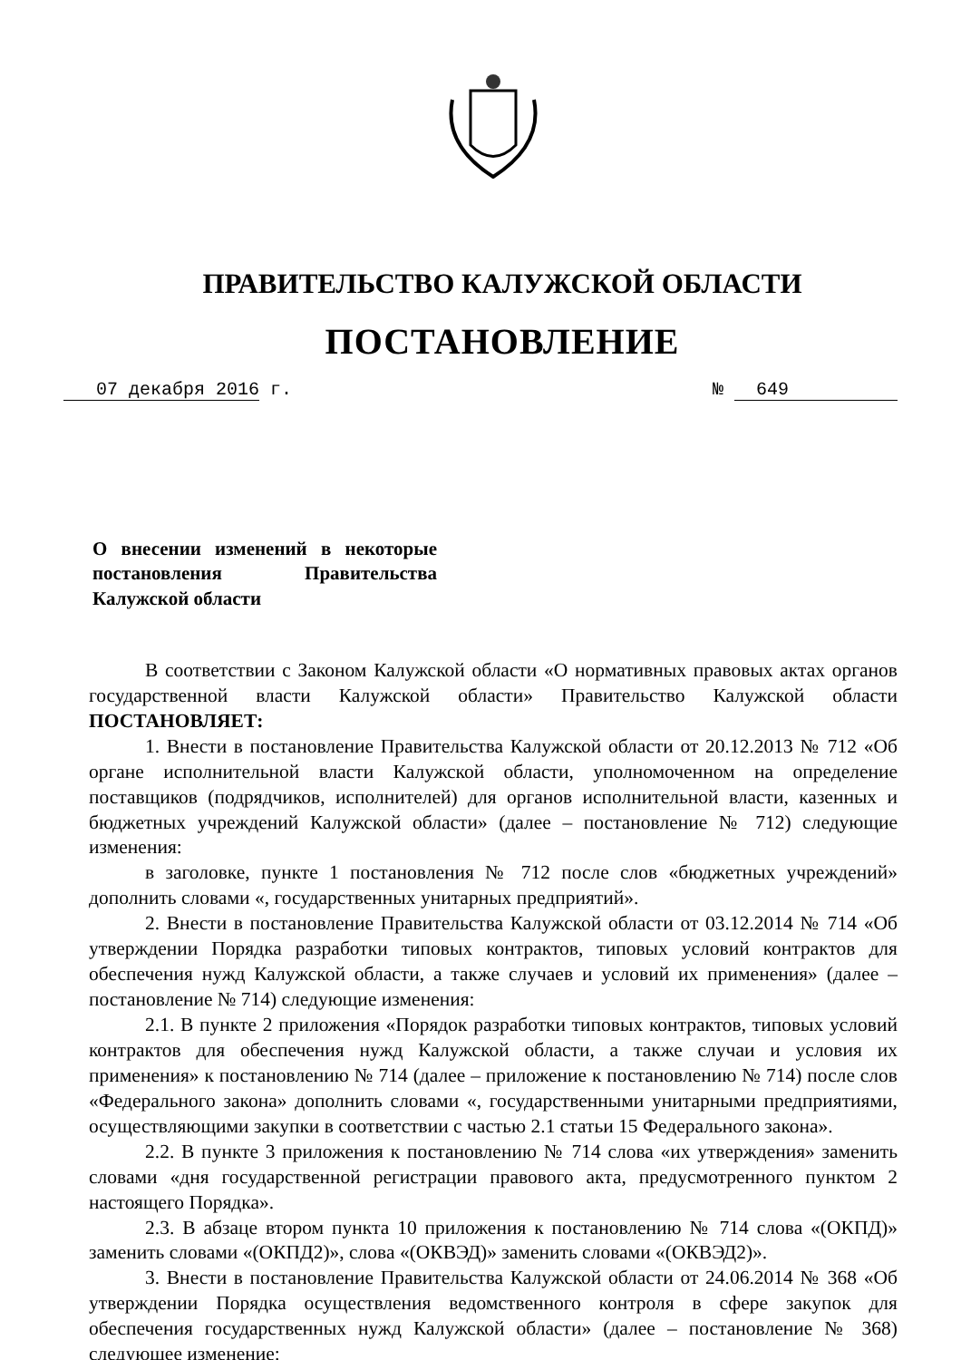ПРАВИТЕЛЬСТВО КАЛУЖСКОЙ ОБЛАСТИ
ПОСТАНОВЛЕНИЕ
07 декабря 2016 г. № 649
О внесении изменений в некоторые постановления Правительства Калужской области
В соответствии с Законом Калужской области «О нормативных правовых актах органов государственной власти Калужской области» Правительство Калужской области ПОСТАНОВЛЯЕТ:
1. Внести в постановление Правительства Калужской области от 20.12.2013 № 712 «Об органе исполнительной власти Калужской области, уполномоченном на определение поставщиков (подрядчиков, исполнителей) для органов исполнительной власти, казенных и бюджетных учреждений Калужской области» (далее – постановление № 712) следующие изменения:
в заголовке, пункте 1 постановления № 712 после слов «бюджетных учреждений» дополнить словами «, государственных унитарных предприятий».
2. Внести в постановление Правительства Калужской области от 03.12.2014 № 714 «Об утверждении Порядка разработки типовых контрактов, типовых условий контрактов для обеспечения нужд Калужской области, а также случаев и условий их применения» (далее – постановление № 714) следующие изменения:
2.1. В пункте 2 приложения «Порядок разработки типовых контрактов, типовых условий контрактов для обеспечения нужд Калужской области, а также случаи и условия их применения» к постановлению № 714 (далее – приложение к постановлению № 714) после слов «Федерального закона» дополнить словами «, государственными унитарными предприятиями, осуществляющими закупки в соответствии с частью 2.1 статьи 15 Федерального закона».
2.2. В пункте 3 приложения к постановлению № 714 слова «их утверждения» заменить словами «дня государственной регистрации правового акта, предусмотренного пунктом 2 настоящего Порядка».
2.3. В абзаце втором пункта 10 приложения к постановлению № 714 слова «(ОКПД)» заменить словами «(ОКПД2)», слова «(ОКВЭД)» заменить словами «(ОКВЭД2)».
3. Внести в постановление Правительства Калужской области от 24.06.2014 № 368 «Об утверждении Порядка осуществления ведомственного контроля в сфере закупок для обеспечения государственных нужд Калужской области» (далее – постановление № 368) следующее изменение: